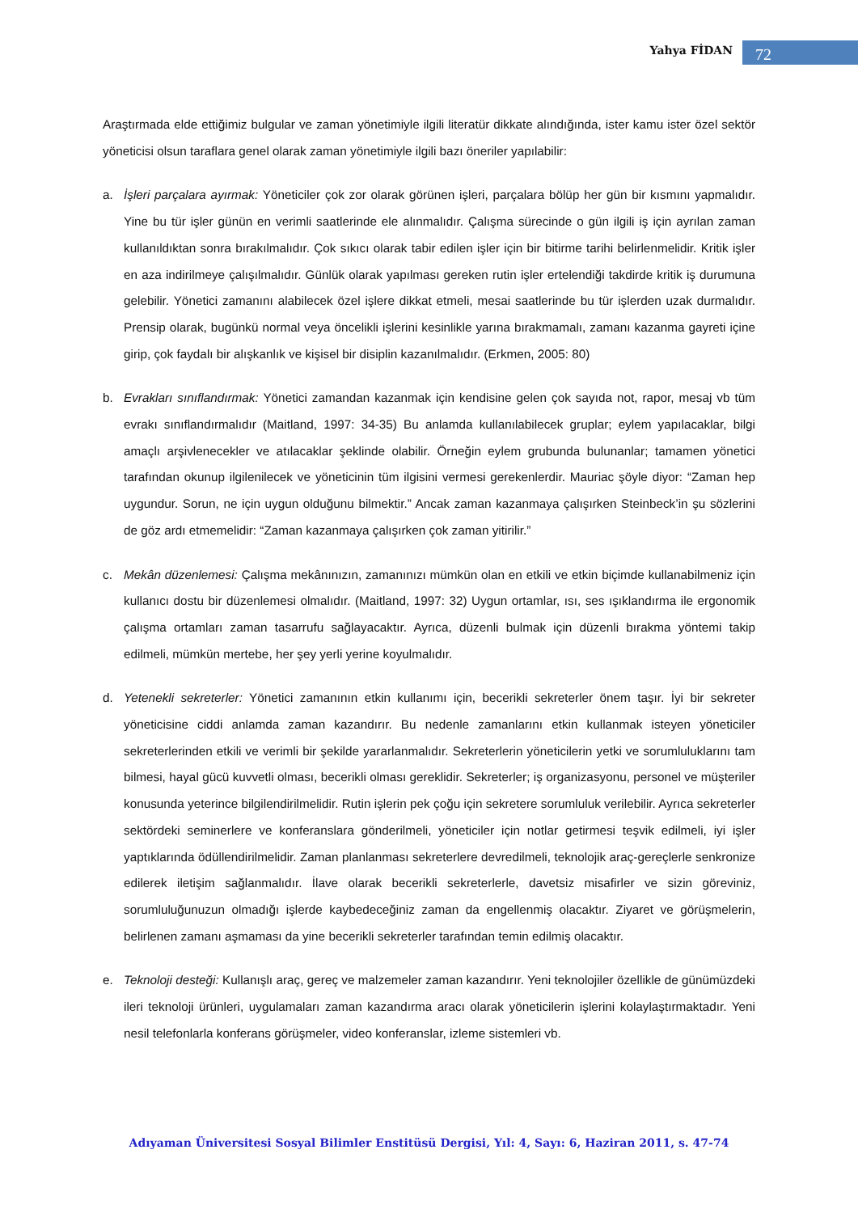Yahya FİDAN 72
Araştırmada elde ettiğimiz bulgular ve zaman yönetimiyle ilgili literatür dikkate alındığında, ister kamu ister özel sektör yöneticisi olsun taraflara genel olarak zaman yönetimiyle ilgili bazı öneriler yapılabilir:
a. İşleri parçalara ayırmak: Yöneticiler çok zor olarak görünen işleri, parçalara bölüp her gün bir kısmını yapmalıdır. Yine bu tür işler günün en verimli saatlerinde ele alınmalıdır. Çalışma sürecinde o gün ilgili iş için ayrılan zaman kullanıldıktan sonra bırakılmalıdır. Çok sıkıcı olarak tabir edilen işler için bir bitirme tarihi belirlenmelidir. Kritik işler en aza indirilmeye çalışılmalıdır. Günlük olarak yapılması gereken rutin işler ertelendiği takdirde kritik iş durumuna gelebilir. Yönetici zamanını alabilecek özel işlere dikkat etmeli, mesai saatlerinde bu tür işlerden uzak durmalıdır. Prensip olarak, bugünkü normal veya öncelikli işlerini kesinlikle yarına bırakmamalı, zamanı kazanma gayreti içine girip, çok faydalı bir alışkanlık ve kişisel bir disiplin kazanılmalıdır. (Erkmen, 2005: 80)
b. Evrakları sınıflandırmak: Yönetici zamandan kazanmak için kendisine gelen çok sayıda not, rapor, mesaj vb tüm evrakı sınıflandırmalıdır (Maitland, 1997: 34-35) Bu anlamda kullanılabilecek gruplar; eylem yapılacaklar, bilgi amaçlı arşivlenecekler ve atılacaklar şeklinde olabilir. Örneğin eylem grubunda bulunanlar; tamamen yönetici tarafından okunup ilgilenilecek ve yöneticinin tüm ilgisini vermesi gerekenlerdir. Mauriac şöyle diyor: “Zaman hep uygundur. Sorun, ne için uygun olduğunu bilmektir.” Ancak zaman kazanmaya çalışırken Steinbeck’in şu sözlerini de göz ardı etmemelidir: “Zaman kazanmaya çalışırken çok zaman yitirilir.”
c. Mekân düzenlemesi: Çalışma mekânınızın, zamanınızı mümkün olan en etkili ve etkin biçimde kullanabilmeniz için kullanıcı dostu bir düzenlemesi olmalıdır. (Maitland, 1997: 32) Uygun ortamlar, ısı, ses ışıklandırma ile ergonomik çalışma ortamları zaman tasarrufu sağlayacaktır. Ayrıca, düzenli bulmak için düzenli bırakma yöntemi takip edilmeli, mümkün mertebe, her şey yerli yerine koyulmalıdır.
d. Yetenekli sekreterler: Yönetici zamanının etkin kullanımı için, becerikli sekreterler önem taşır. İyi bir sekreter yöneticisine ciddi anlamda zaman kazandırır. Bu nedenle zamanlarını etkin kullanmak isteyen yöneticiler sekreterlerinden etkili ve verimli bir şekilde yararlanmalıdır. Sekreterlerin yöneticilerin yetki ve sorumluluklarını tam bilmesi, hayal gücü kuvvetli olması, becerikli olması gereklidir. Sekreterler; iş organizasyonu, personel ve müşteriler konusunda yeterince bilgilendirilmelidir. Rutin işlerin pek çoğu için sekretere sorumluluk verilebilir. Ayrıca sekreterler sektördeki seminerlere ve konferanslara gönderilmeli, yöneticiler için notlar getirmesi teşvik edilmeli, iyi işler yaptıklarında ödüllendirilmelidir. Zaman planlanması sekreterlere devredilmeli, teknolojik araç-gereçlerle senkronize edilerek iletişim sağlanmalıdır. İlave olarak becerikli sekreterlerle, davetsiz misafirler ve sizin göreviniz, sorumluluğunuzun olmadığı işlerde kaybedeceğiniz zaman da engellenmiş olacaktır. Ziyaret ve görüşmelerin, belirlenen zamanı aşmaması da yine becerikli sekreterler tarafından temin edilmiş olacaktır.
e. Teknoloji desteği: Kullanışlı araç, gereç ve malzemeler zaman kazandırır. Yeni teknolojiler özellikle de günümüzdeki ileri teknoloji ürünleri, uygulamaları zaman kazandırma aracı olarak yöneticilerin işlerini kolaylaştırmaktadır. Yeni nesil telefonlarla konferans görüşmeler, video konferanslar, izleme sistemleri vb.
Adıyaman Üniversitesi Sosyal Bilimler Enstitüsü Dergisi, Yıl: 4, Sayı: 6, Haziran 2011, s. 47-74